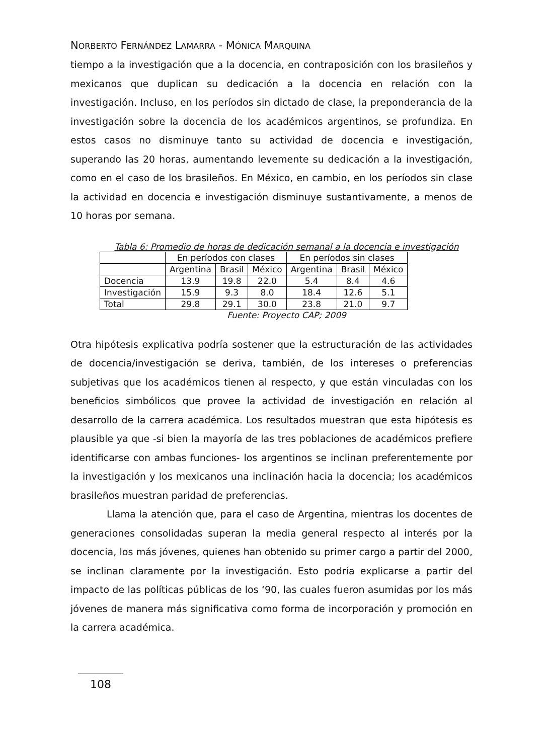NORBERTO FERNÁNDEZ LAMARRA - MÓNICA MARQUINA
tiempo a la investigación que a la docencia, en contraposición con los brasileños y mexicanos que duplican su dedicación a la docencia en relación con la investigación. Incluso, en los períodos sin dictado de clase, la preponderancia de la investigación sobre la docencia de los académicos argentinos, se profundiza. En estos casos no disminuye tanto su actividad de docencia e investigación, superando las 20 horas, aumentando levemente su dedicación a la investigación, como en el caso de los brasileños. En México, en cambio, en los períodos sin clase la actividad en docencia e investigación disminuye sustantivamente, a menos de 10 horas por semana.
Tabla 6: Promedio de horas de dedicación semanal a la docencia e investigación
| | En períodos con clases | | | En períodos sin clases | | |
| --- | --- | --- | --- | --- | --- | --- |
| | Argentina | Brasil | México | Argentina | Brasil | México |
| Docencia | 13.9 | 19.8 | 22.0 | 5.4 | 8.4 | 4.6 |
| Investigación | 15.9 | 9.3 | 8.0 | 18.4 | 12.6 | 5.1 |
| Total | 29.8 | 29.1 | 30.0 | 23.8 | 21.0 | 9.7 |
Fuente: Proyecto CAP; 2009
Otra hipótesis explicativa podría sostener que la estructuración de las actividades de docencia/investigación se deriva, también, de los intereses o preferencias subjetivas que los académicos tienen al respecto, y que están vinculadas con los beneficios simbólicos que provee la actividad de investigación en relación al desarrollo de la carrera académica. Los resultados muestran que esta hipótesis es plausible ya que -si bien la mayoría de las tres poblaciones de académicos prefiere identificarse con ambas funciones- los argentinos se inclinan preferentemente por la investigación y los mexicanos una inclinación hacia la docencia; los académicos brasileños muestran paridad de preferencias.
Llama la atención que, para el caso de Argentina, mientras los docentes de generaciones consolidadas superan la media general respecto al interés por la docencia, los más jóvenes, quienes han obtenido su primer cargo a partir del 2000, se inclinan claramente por la investigación. Esto podría explicarse a partir del impacto de las políticas públicas de los ‘90, las cuales fueron asumidas por los más jóvenes de manera más significativa como forma de incorporación y promoción en la carrera académica.
108